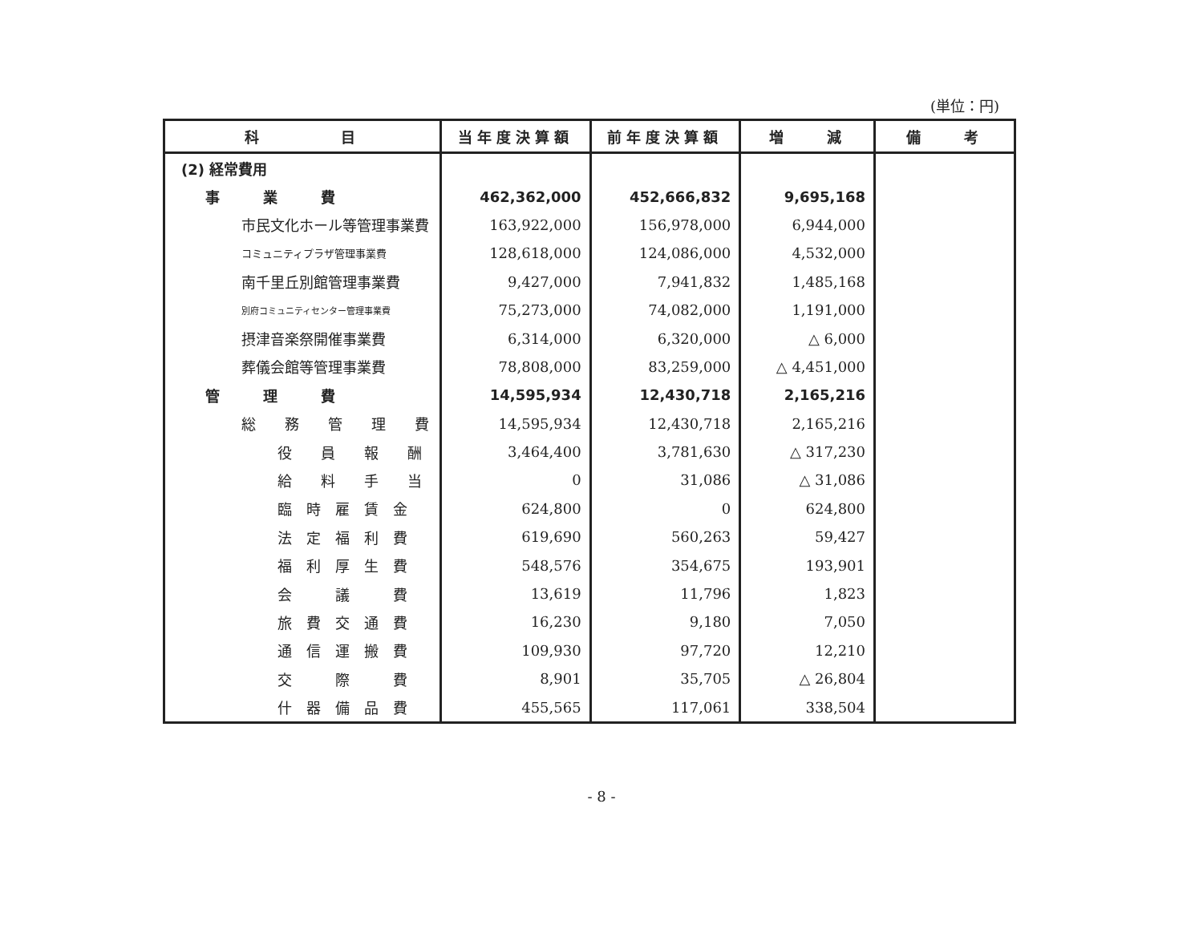(単位：円)
| 科 目 | 当年度決算額 | 前年度決算額 | 増 減 | 備 考 |
| --- | --- | --- | --- | --- |
| (2) 経常費用 | | | | |
| 事 業 費 | 462,362,000 | 452,666,832 | 9,695,168 | |
| 市民文化ホール等管理事業費 | 163,922,000 | 156,978,000 | 6,944,000 | |
| コミュニティプラザ管理事業費 | 128,618,000 | 124,086,000 | 4,532,000 | |
| 南千里丘別館管理事業費 | 9,427,000 | 7,941,832 | 1,485,168 | |
| 別府コミュニティセンター管理事業費 | 75,273,000 | 74,082,000 | 1,191,000 | |
| 摂津音楽祭開催事業費 | 6,314,000 | 6,320,000 | △ 6,000 | |
| 葬儀会館等管理事業費 | 78,808,000 | 83,259,000 | △ 4,451,000 | |
| 管 理 費 | 14,595,934 | 12,430,718 | 2,165,216 | |
| 総 務 管 理 費 | 14,595,934 | 12,430,718 | 2,165,216 | |
| 役 員 報 酬 | 3,464,400 | 3,781,630 | △ 317,230 | |
| 給 料 手 当 | 0 | 31,086 | △ 31,086 | |
| 臨 時 雇 賃 金 | 624,800 | 0 | 624,800 | |
| 法 定 福 利 費 | 619,690 | 560,263 | 59,427 | |
| 福 利 厚 生 費 | 548,576 | 354,675 | 193,901 | |
| 会 議 費 | 13,619 | 11,796 | 1,823 | |
| 旅 費 交 通 費 | 16,230 | 9,180 | 7,050 | |
| 通 信 運 搬 費 | 109,930 | 97,720 | 12,210 | |
| 交 際 費 | 8,901 | 35,705 | △ 26,804 | |
| 什 器 備 品 費 | 455,565 | 117,061 | 338,504 | |
- 8 -